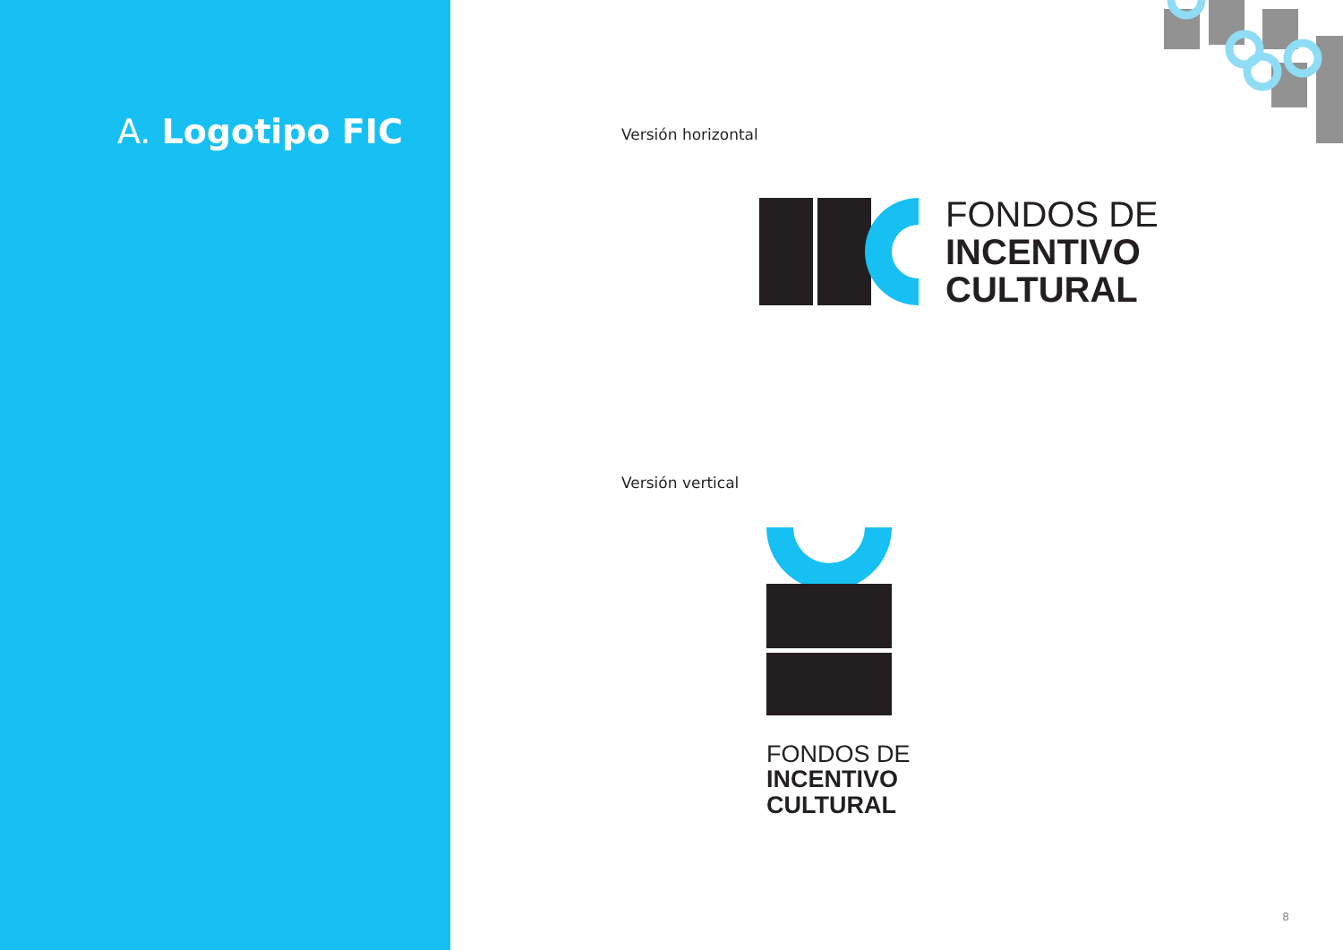A. Logotipo FIC
Versión horizontal
FONDOS DE
INCENTIVO
CULTURAL
Versión vertical
FONDOS DE
INCENTIVO
CULTURAL
8